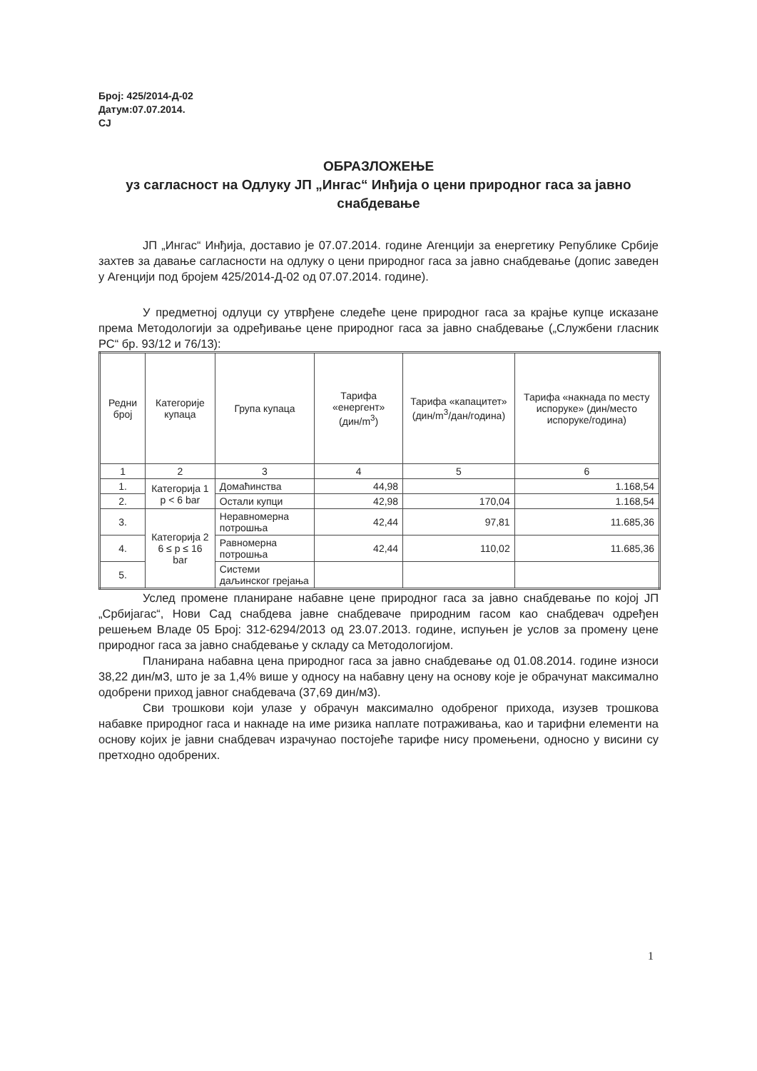Број: 425/2014-Д-02
Датум:07.07.2014.
СЈ
ОБРАЗЛОЖЕЊЕ
уз сагласност на Одлуку ЈП „Ингас“ Инђија о цени природног гаса за јавно снабдевање
ЈП „Ингас“ Инђија, доставио је 07.07.2014. године Агенцији за енергетику Републике Србије захтев за давање сагласности на одлуку о цени природног гаса за јавно снабдевање (допис заведен у Агенцији под бројем 425/2014-Д-02 од 07.07.2014. године).
У предметној одлуци су утврђене следеће цене природног гаса за крајње купце исказане према Методологији за одређивање цене природног гаса за јавно снабдевање („Службени гласник РС“ бр. 93/12 и 76/13):
| Редни број | Категорије купаца | Група купаца | Тарифа «енергент» (дин/m<sup>3</sup>) | Тарифа «капацитет» (дин/m<sup>3</sup>/дан/година) | Тарифа «накнада по месту испоруке» (дин/место испоруке/година) |
| --- | --- | --- | --- | --- | --- |
| 1 | 2 | 3 | 4 | 5 | 6 |
| 1. | Категорија 1 p < 6 bar | Домаћинства | 44,98 | | 1.168,54 |
| 2. | | Остали купци | 42,98 | 170,04 | 1.168,54 |
| 3. | Категорија 2 6 ≤ p ≤ 16 bar | Неравномерна потрошња | 42,44 | 97,81 | 11.685,36 |
| 4. | | Равномерна потрошња | 42,44 | 110,02 | 11.685,36 |
| 5. | | Системи даљинског грејања | | | |
Услед промене планиране набавне цене природног гаса за јавно снабдевање по којој ЈП „Србијагас“, Нови Сад снабдева јавне снабдеваче природним гасом као снабдевач одређен решењем Владе 05 Број: 312-6294/2013 од 23.07.2013. године, испуњен је услов за промену цене природног гаса за јавно снабдевање у складу са Методологијом.
Планирана набавна цена природног гаса за јавно снабдевање од 01.08.2014. године износи 38,22 дин/м3, што је за 1,4% више у односу на набавну цену на основу које је обрачунат максимално одобрени приход јавног снабдевача (37,69 дин/м3).
Сви трошкови који улазе у обрачун максимално одобреног прихода, изузев трошкова набавке природног гаса и накнаде на име ризика наплате потраживања, као и тарифни елементи на основу којих је јавни снабдевач израчунао постојеће тарифе нису промењени, односно у висини су претходно одобрених.
1